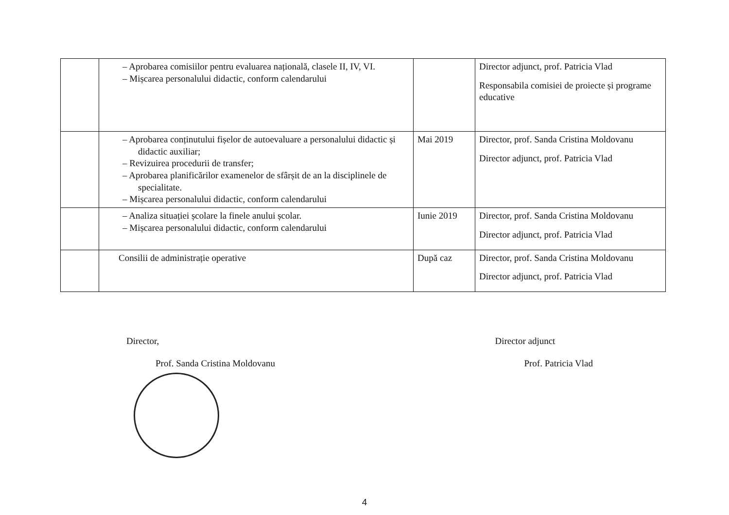| | – Aprobarea comisiilor pentru evaluarea națională, clasele II, IV, VI. – Mișcarea personalului didactic, conform calendarului | | Director adjunct, prof. Patricia Vlad Responsabila comisiei de proiecte și programe educative |
| | – Aprobarea conținutului fișelor de autoevaluare a personalului didactic și didactic auxiliar; – Revizuirea procedurii de transfer; – Aprobarea planificărilor examenelor de sfârșit de an la disciplinele de specialitate. – Mișcarea personalului didactic, conform calendarului | Mai 2019 | Director, prof. Sanda Cristina Moldovanu Director adjunct, prof. Patricia Vlad |
| | – Analiza situației școlare la finele anului școlar. – Mișcarea personalului didactic, conform calendarului | Iunie 2019 | Director, prof. Sanda Cristina Moldovanu Director adjunct, prof. Patricia Vlad |
| | Consilii de administrație operative | După caz | Director, prof. Sanda Cristina Moldovanu Director adjunct, prof. Patricia Vlad |
Director,
Prof. Sanda Cristina Moldovanu
Director adjunct
Prof. Patricia Vlad
4